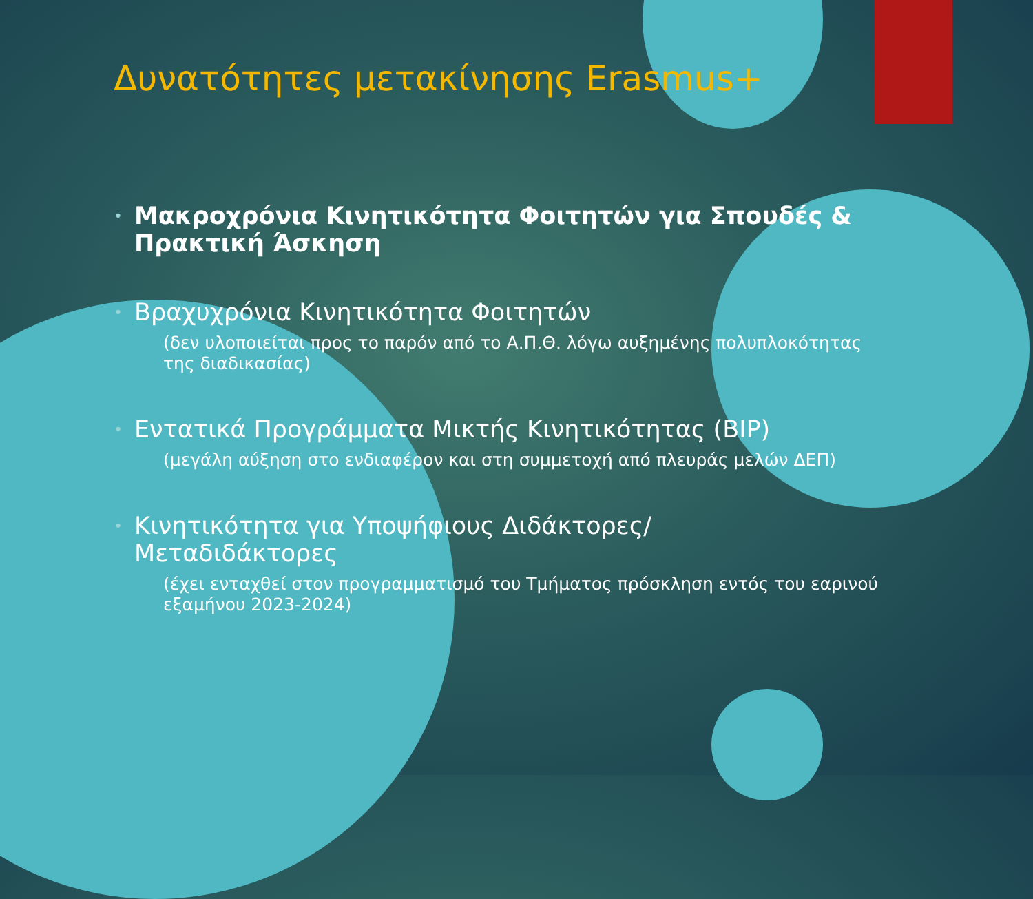Δυνατότητες μετακίνησης Erasmus+
•
Μακροχρόνια Κινητικότητα Φοιτητών για Σπουδές & Πρακτική Άσκηση
•
Βραχυχρόνια Κινητικότητα Φοιτητών
(δεν υλοποιείται προς το παρόν από το Α.Π.Θ. λόγω αυξημένης πολυπλοκότητας της διαδικασίας)
•
Εντατικά Προγράμματα Μικτής Κινητικότητας (BIP)
(μεγάλη αύξηση στο ενδιαφέρον και στη συμμετοχή από πλευράς μελών ΔΕΠ)
•
Κινητικότητα για Υποψήφιους Διδάκτορες/ Μεταδιδάκτορες
(έχει ενταχθεί στον προγραμματισμό του Τμήματος πρόσκληση εντός του εαρινού εξαμήνου 2023-2024)